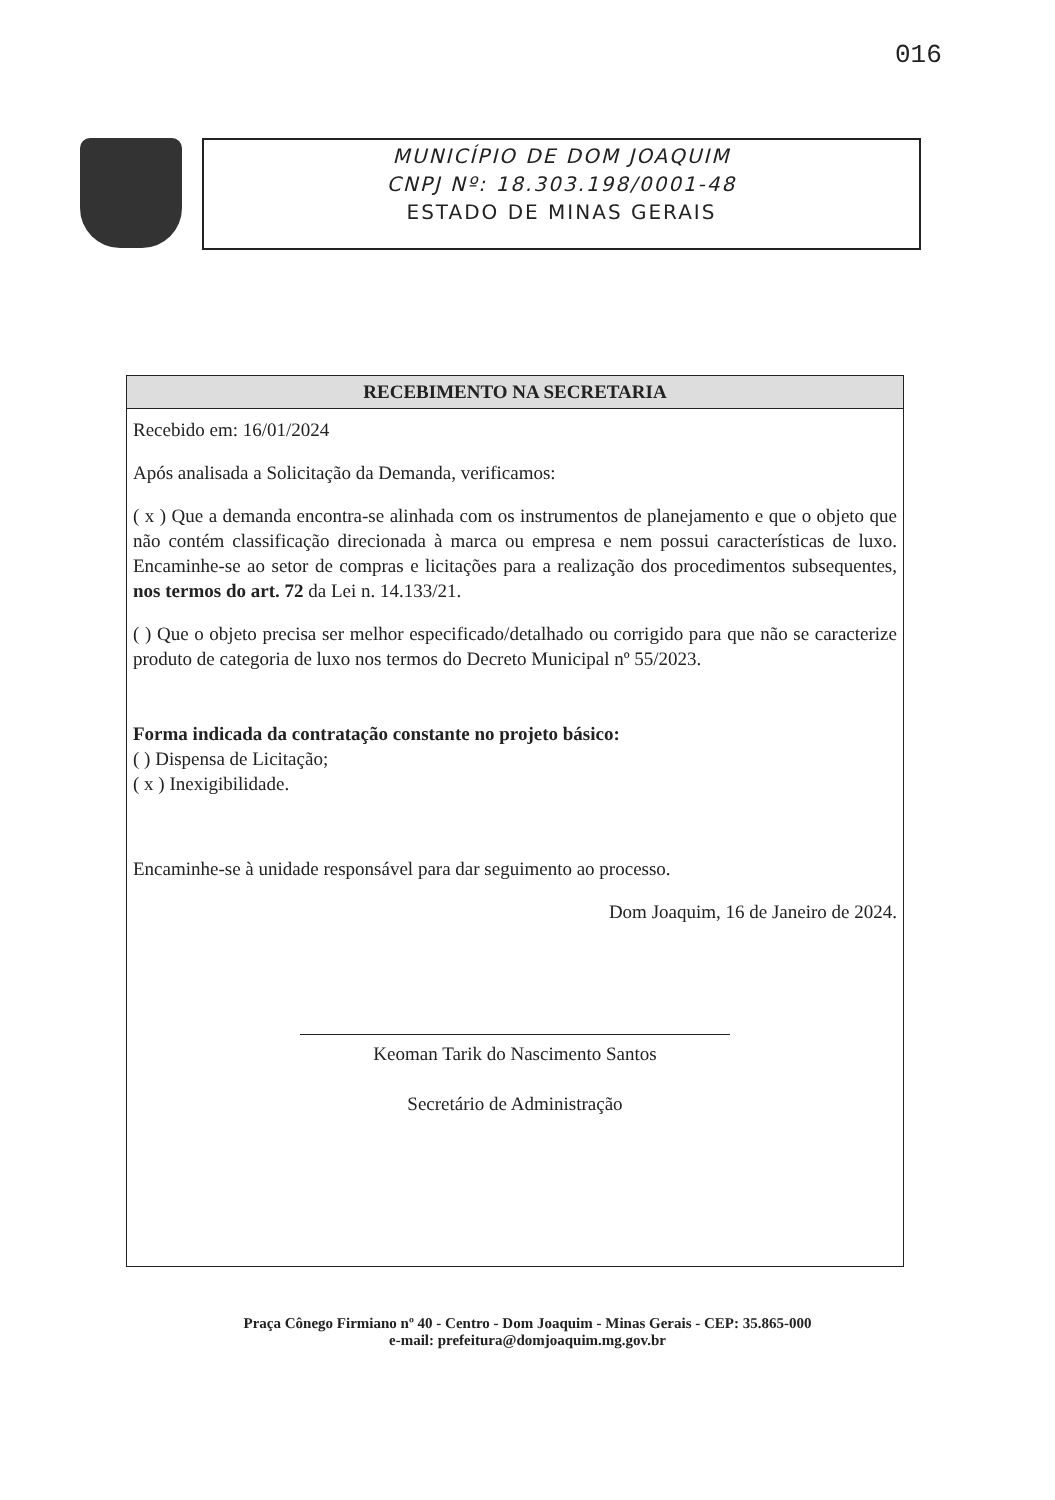016
MUNICÍPIO DE DOM JOAQUIM
CNPJ Nº: 18.303.198/0001-48
ESTADO DE MINAS GERAIS
RECEBIMENTO NA SECRETARIA
Recebido em: 16/01/2024
Após analisada a Solicitação da Demanda, verificamos:
( x ) Que a demanda encontra-se alinhada com os instrumentos de planejamento e que o objeto que não contém classificação direcionada à marca ou empresa e nem possui características de luxo. Encaminhe-se ao setor de compras e licitações para a realização dos procedimentos subsequentes, nos termos do art. 72 da Lei n. 14.133/21.
( ) Que o objeto precisa ser melhor especificado/detalhado ou corrigido para que não se caracterize produto de categoria de luxo nos termos do Decreto Municipal nº 55/2023.
Forma indicada da contratação constante no projeto básico:
( ) Dispensa de Licitação;
( x ) Inexigibilidade.
Encaminhe-se à unidade responsável para dar seguimento ao processo.
Dom Joaquim, 16 de Janeiro de 2024.
Keoman Tarik do Nascimento Santos
Secretário de Administração
Praça Cônego Firmiano nº 40 - Centro - Dom Joaquim - Minas Gerais - CEP: 35.865-000
e-mail: prefeitura@domjoaquim.mg.gov.br